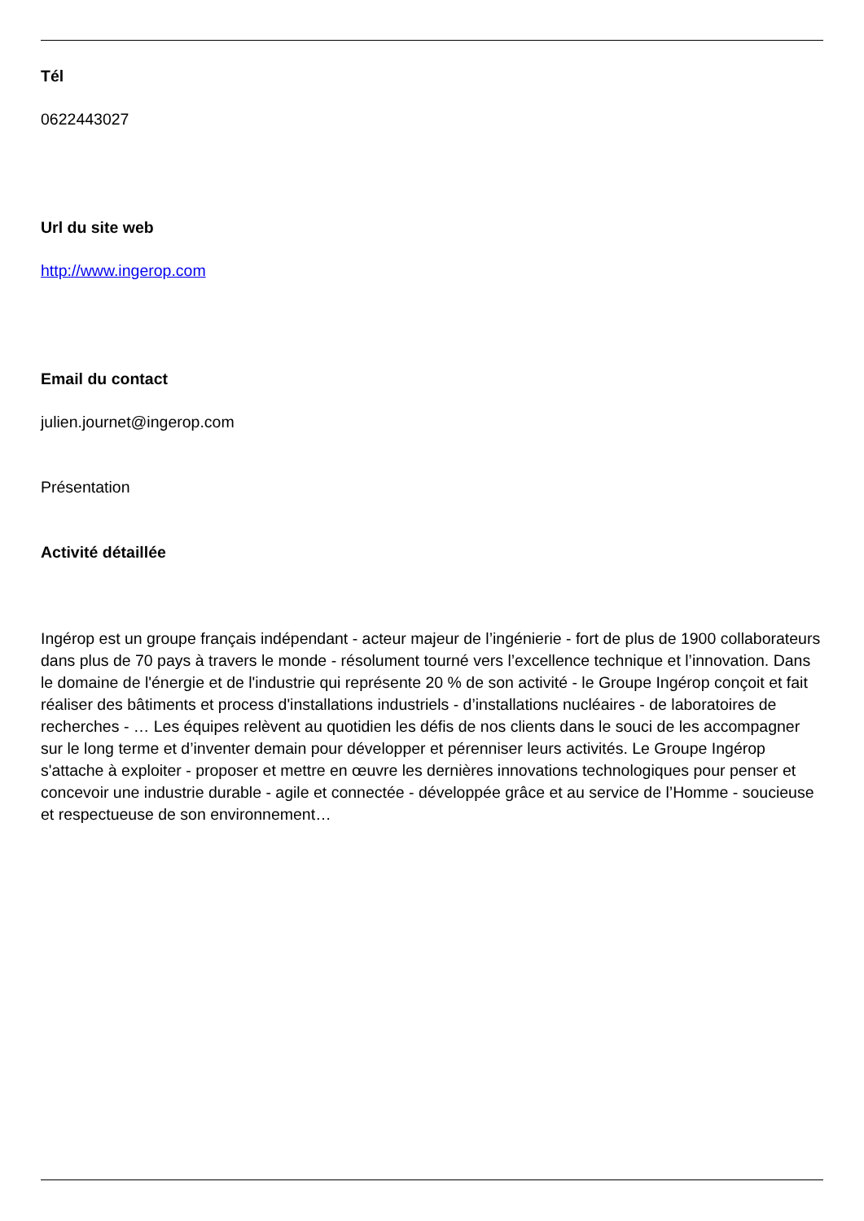Tél
0622443027
Url du site web
http://www.ingerop.com
Email du contact
julien.journet@ingerop.com
Présentation
Activité détaillée
Ingérop est un groupe français indépendant - acteur majeur de l’ingénierie - fort de plus de 1900 collaborateurs dans plus de 70 pays à travers le monde - résolument tourné vers l’excellence technique et l’innovation. Dans le domaine de l'énergie et de l'industrie qui représente 20 % de son activité - le Groupe Ingérop conçoit et fait réaliser des bâtiments et process d'installations industriels - d’installations nucléaires - de laboratoires de recherches - … Les équipes relèvent au quotidien les défis de nos clients dans le souci de les accompagner sur le long terme et d’inventer demain pour développer et pérenniser leurs activités. Le Groupe Ingérop s'attache à exploiter - proposer et mettre en œuvre les dernières innovations technologiques pour penser et concevoir une industrie durable - agile et connectée - développée grâce et au service de l’Homme - soucieuse et respectueuse de son environnement…